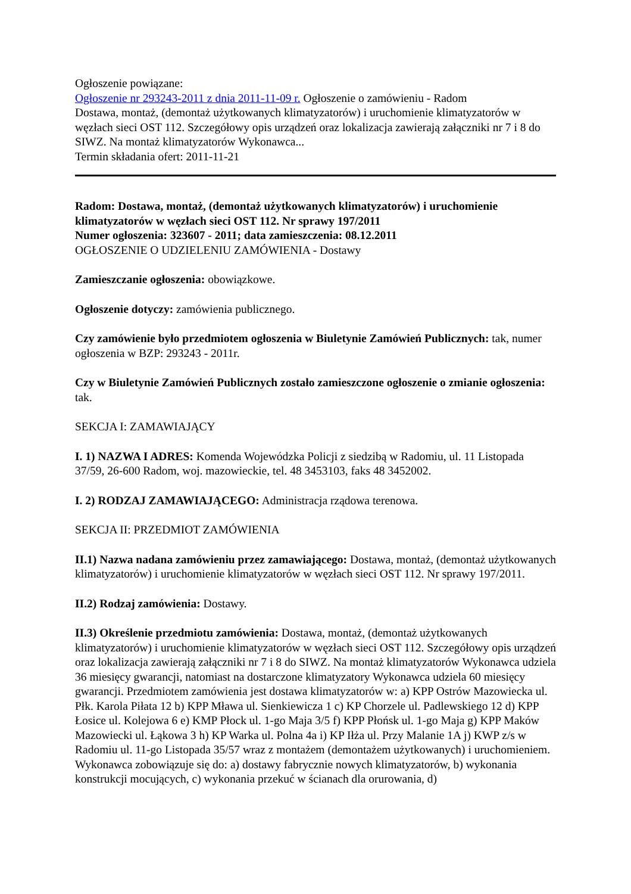Ogłoszenie powiązane:
Ogłoszenie nr 293243-2011 z dnia 2011-11-09 r. Ogłoszenie o zamówieniu - Radom
Dostawa, montaż, (demontaż użytkowanych klimatyzatorów) i uruchomienie klimatyzatorów w węzłach sieci OST 112. Szczegółowy opis urządzeń oraz lokalizacja zawierają załączniki nr 7 i 8 do SIWZ. Na montaż klimatyzatorów Wykonawca...
Termin składania ofert: 2011-11-21
Radom: Dostawa, montaż, (demontaż użytkowanych klimatyzatorów) i uruchomienie klimatyzatorów w węzłach sieci OST 112. Nr sprawy 197/2011
Numer ogłoszenia: 323607 - 2011; data zamieszczenia: 08.12.2011
OGŁOSZENIE O UDZIELENIU ZAMÓWIENIA - Dostawy
Zamieszczanie ogłoszenia: obowiązkowe.
Ogłoszenie dotyczy: zamówienia publicznego.
Czy zamówienie było przedmiotem ogłoszenia w Biuletynie Zamówień Publicznych: tak, numer ogłoszenia w BZP: 293243 - 2011r.
Czy w Biuletynie Zamówień Publicznych zostało zamieszczone ogłoszenie o zmianie ogłoszenia: tak.
SEKCJA I: ZAMAWIAJĄCY
I. 1) NAZWA I ADRES: Komenda Wojewódzka Policji z siedzibą w Radomiu, ul. 11 Listopada 37/59, 26-600 Radom, woj. mazowieckie, tel. 48 3453103, faks 48 3452002.
I. 2) RODZAJ ZAMAWIAJĄCEGO: Administracja rządowa terenowa.
SEKCJA II: PRZEDMIOT ZAMÓWIENIA
II.1) Nazwa nadana zamówieniu przez zamawiającego: Dostawa, montaż, (demontaż użytkowanych klimatyzatorów) i uruchomienie klimatyzatorów w węzłach sieci OST 112. Nr sprawy 197/2011.
II.2) Rodzaj zamówienia: Dostawy.
II.3) Określenie przedmiotu zamówienia: Dostawa, montaż, (demontaż użytkowanych klimatyzatorów) i uruchomienie klimatyzatorów w węzłach sieci OST 112. Szczegółowy opis urządzeń oraz lokalizacja zawierają załączniki nr 7 i 8 do SIWZ. Na montaż klimatyzatorów Wykonawca udziela 36 miesięcy gwarancji, natomiast na dostarczone klimatyzatory Wykonawca udziela 60 miesięcy gwarancji. Przedmiotem zamówienia jest dostawa klimatyzatorów w: a) KPP Ostrów Mazowiecka ul. Płk. Karola Piłata 12 b) KPP Mława ul. Sienkiewicza 1 c) KP Chorzele ul. Padlewskiego 12 d) KPP Łosice ul. Kolejowa 6 e) KMP Płock ul. 1-go Maja 3/5 f) KPP Płońsk ul. 1-go Maja g) KPP Maków Mazowiecki ul. Łąkowa 3 h) KP Warka ul. Polna 4a i) KP Iłża ul. Przy Malanie 1A j) KWP z/s w Radomiu ul. 11-go Listopada 35/57 wraz z montażem (demontażem użytkowanych) i uruchomieniem. Wykonawca zobowiązuje się do: a) dostawy fabrycznie nowych klimatyzatorów, b) wykonania konstrukcji mocujących, c) wykonania przekuć w ścianach dla orurowania, d)